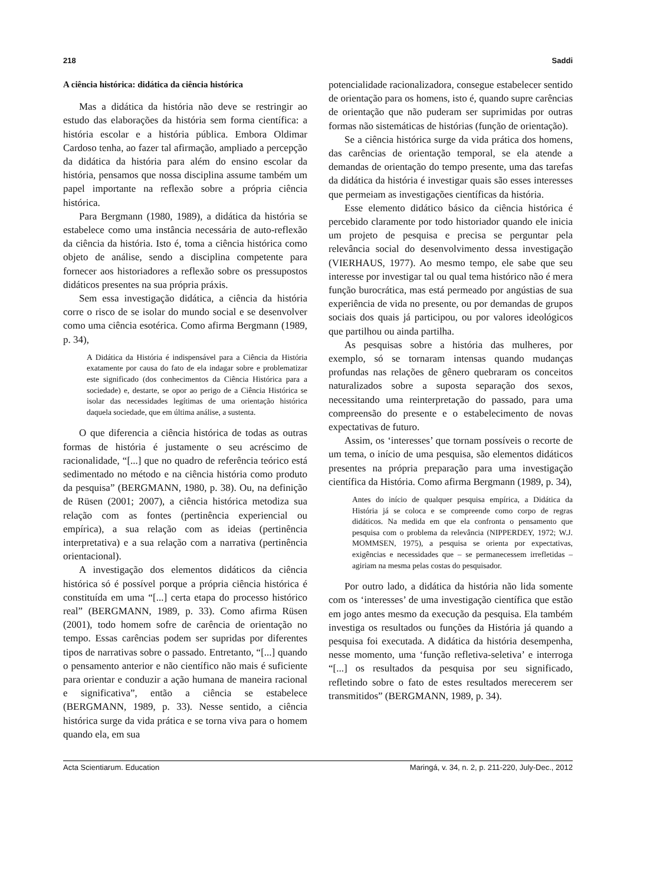218 Saddi
A ciência histórica: didática da ciência histórica
Mas a didática da história não deve se restringir ao estudo das elaborações da história sem forma científica: a história escolar e a história pública. Embora Oldimar Cardoso tenha, ao fazer tal afirmação, ampliado a percepção da didática da história para além do ensino escolar da história, pensamos que nossa disciplina assume também um papel importante na reflexão sobre a própria ciência histórica.
Para Bergmann (1980, 1989), a didática da história se estabelece como uma instância necessária de auto-reflexão da ciência da história. Isto é, toma a ciência histórica como objeto de análise, sendo a disciplina competente para fornecer aos historiadores a reflexão sobre os pressupostos didáticos presentes na sua própria práxis.
Sem essa investigação didática, a ciência da história corre o risco de se isolar do mundo social e se desenvolver como uma ciência esotérica. Como afirma Bergmann (1989, p. 34),
A Didática da História é indispensável para a Ciência da História exatamente por causa do fato de ela indagar sobre e problematizar este significado (dos conhecimentos da Ciência Histórica para a sociedade) e, destarte, se opor ao perigo de a Ciência Histórica se isolar das necessidades legítimas de uma orientação histórica daquela sociedade, que em última análise, a sustenta.
O que diferencia a ciência histórica de todas as outras formas de história é justamente o seu acréscimo de racionalidade, “[...] que no quadro de referência teórico está sedimentado no método e na ciência história como produto da pesquisa” (BERGMANN, 1980, p. 38). Ou, na definição de Rüsen (2001; 2007), a ciência histórica metodiza sua relação com as fontes (pertinência experiencial ou empírica), a sua relação com as ideias (pertinência interpretativa) e a sua relação com a narrativa (pertinência orientacional).
A investigação dos elementos didáticos da ciência histórica só é possível porque a própria ciência histórica é constituída em uma “[...] certa etapa do processo histórico real” (BERGMANN, 1989, p. 33). Como afirma Rüsen (2001), todo homem sofre de carência de orientação no tempo. Essas carências podem ser supridas por diferentes tipos de narrativas sobre o passado. Entretanto, “[...] quando o pensamento anterior e não científico não mais é suficiente para orientar e conduzir a ação humana de maneira racional e significativa”, então a ciência se estabelece (BERGMANN, 1989, p. 33). Nesse sentido, a ciência histórica surge da vida prática e se torna viva para o homem quando ela, em sua
potencialidade racionalizadora, consegue estabelecer sentido de orientação para os homens, isto é, quando supre carências de orientação que não puderam ser suprimidas por outras formas não sistemáticas de histórias (função de orientação).
Se a ciência histórica surge da vida prática dos homens, das carências de orientação temporal, se ela atende a demandas de orientação do tempo presente, uma das tarefas da didática da história é investigar quais são esses interesses que permeiam as investigações científicas da história.
Esse elemento didático básico da ciência histórica é percebido claramente por todo historiador quando ele inicia um projeto de pesquisa e precisa se perguntar pela relevância social do desenvolvimento dessa investigação (VIERHAUS, 1977). Ao mesmo tempo, ele sabe que seu interesse por investigar tal ou qual tema histórico não é mera função burocrática, mas está permeado por angústias de sua experiência de vida no presente, ou por demandas de grupos sociais dos quais já participou, ou por valores ideológicos que partilhou ou ainda partilha.
As pesquisas sobre a história das mulheres, por exemplo, só se tornaram intensas quando mudanças profundas nas relações de gênero quebraram os conceitos naturalizados sobre a suposta separação dos sexos, necessitando uma reinterpretação do passado, para uma compreensão do presente e o estabelecimento de novas expectativas de futuro.
Assim, os ‘interesses’ que tornam possíveis o recorte de um tema, o início de uma pesquisa, são elementos didáticos presentes na própria preparação para uma investigação científica da História. Como afirma Bergmann (1989, p. 34),
Antes do início de qualquer pesquisa empírica, a Didática da História já se coloca e se compreende como corpo de regras didáticos. Na medida em que ela confronta o pensamento que pesquisa com o problema da relevância (NIPPERDEY, 1972; W.J. MOMMSEN, 1975), a pesquisa se orienta por expectativas, exigências e necessidades que – se permanecessem irrefletidas – agiriam na mesma pelas costas do pesquisador.
Por outro lado, a didática da história não lida somente com os ‘interesses’ de uma investigação científica que estão em jogo antes mesmo da execução da pesquisa. Ela também investiga os resultados ou funções da História já quando a pesquisa foi executada. A didática da história desempenha, nesse momento, uma ‘função refletiva-seletiva’ e interroga “[...] os resultados da pesquisa por seu significado, refletindo sobre o fato de estes resultados merecerem ser transmitidos” (BERGMANN, 1989, p. 34).
Acta Scientiarum. Education Maringá, v. 34, n. 2, p. 211-220, July-Dec., 2012